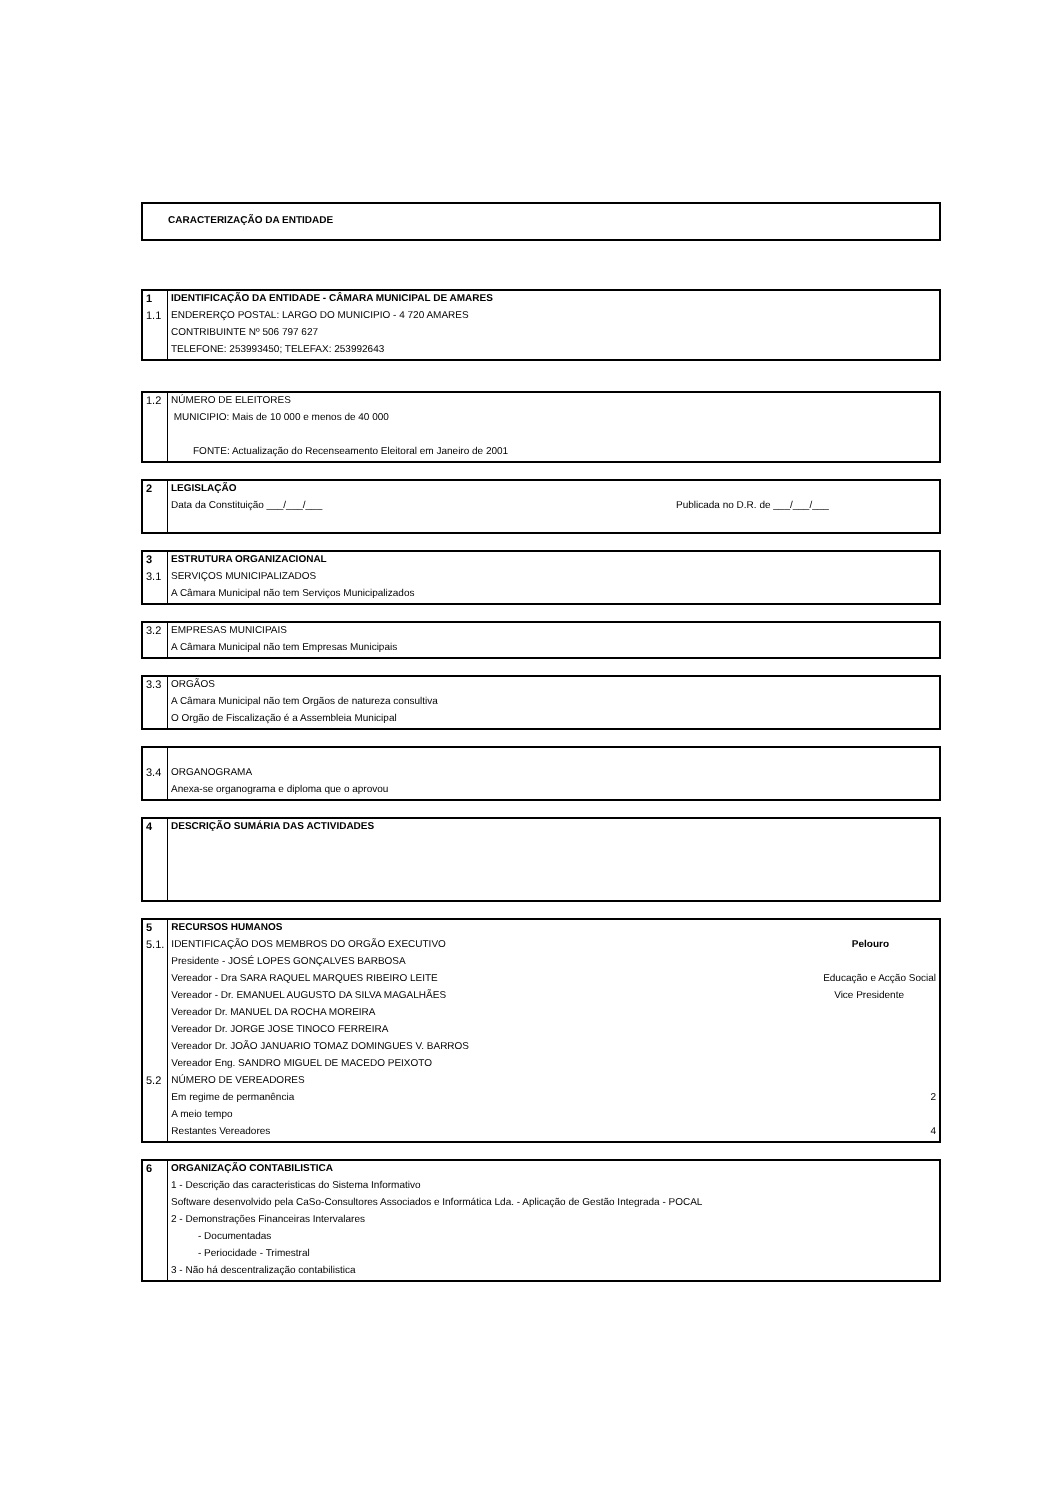| CARACTERIZAÇÃO DA ENTIDADE |
| 1 | IDENTIFICAÇÃO DA ENTIDADE - CÂMARA MUNICIPAL DE AMARES |
| 1.1 | ENDERERÇO POSTAL: LARGO DO MUNICIPIO - 4 720 AMARES |
| | CONTRIBUINTE Nº 506 797 627 |
| | TELEFONE: 253993450; TELEFAX: 253992643 |
| 1.2 | NÚMERO DE ELEITORES |
| | MUNICIPIO: Mais de 10 000 e menos de 40 000 |
| | FONTE: Actualização do Recenseamento Eleitoral em Janeiro de 2001 |
| 2 | LEGISLAÇÃO | |
| | Data da Constituição ___/___/___ | Publicada no D.R. de ___/___/___ |
| 3 | ESTRUTURA ORGANIZACIONAL |
| 3.1 | SERVIÇOS MUNICIPALIZADOS |
| | A Câmara Municipal não tem Serviços Municipalizados |
| 3.2 | EMPRESAS MUNICIPAIS |
| | A Câmara Municipal não tem Empresas Municipais |
| 3.3 | ORGÃOS |
| | A Câmara Municipal não tem Orgãos de natureza consultiva |
| | O Orgão de Fiscalização é a Assembleia Municipal |
| 3.4 | ORGANOGRAMA |
| | Anexa-se organograma e diploma que o aprovou |
| 4 | DESCRIÇÃO SUMÁRIA DAS ACTIVIDADES |
| 5 | RECURSOS HUMANOS | |
| 5.1. | IDENTIFICAÇÃO DOS MEMBROS DO ORGÃO EXECUTIVO | Pelouro |
| | Presidente - JOSÉ LOPES GONÇALVES BARBOSA | |
| | Vereador - Dra SARA RAQUEL MARQUES RIBEIRO LEITE | Educação e Acção Social |
| | Vereador - Dr. EMANUEL AUGUSTO DA SILVA MAGALHÃES | Vice Presidente |
| | Vereador Dr. MANUEL DA ROCHA MOREIRA | |
| | Vereador Dr. JORGE JOSE TINOCO FERREIRA | |
| | Vereador Dr. JOÃO JANUARIO TOMAZ DOMINGUES V. BARROS | |
| | Vereador Eng. SANDRO MIGUEL DE MACEDO PEIXOTO | |
| 5.2 | NÚMERO DE VEREADORES | |
| | Em regime de permanência | 2 |
| | A meio tempo | |
| | Restantes Vereadores | 4 |
| 6 | ORGANIZAÇÃO CONTABILISTICA |
| | 1 - Descrição das caracteristicas do Sistema Informativo |
| | Software desenvolvido pela CaSo-Consultores Associados e Informática Lda. - Aplicação de Gestão Integrada - POCAL |
| | 2 - Demonstrações Financeiras Intervalares |
| | - Documentadas |
| | - Periocidade - Trimestral |
| | 3 - Não há descentralização contabilistica |